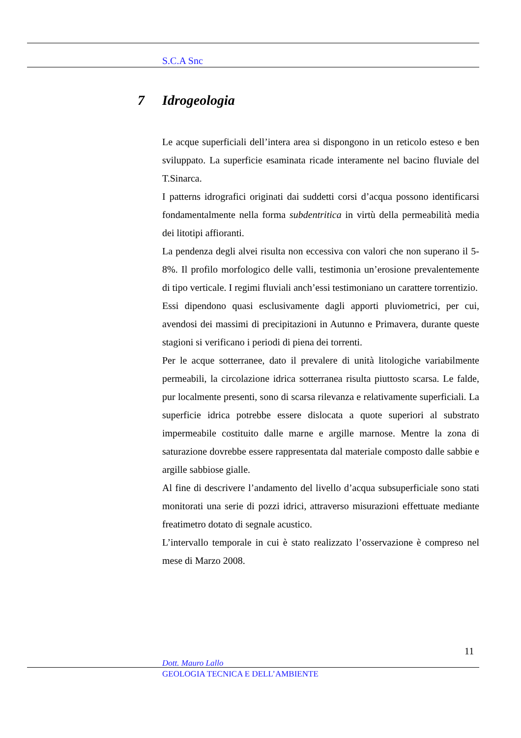S.C.A Snc
7 Idrogeologia
Le acque superficiali dell’intera area si dispongono in un reticolo esteso e ben sviluppato. La superficie esaminata ricade interamente nel bacino fluviale del T.Sinarca.
I patterns idrografici originati dai suddetti corsi d’acqua possono identificarsi fondamentalmente nella forma subdentritica in virtù della permeabilità media dei litotipi affioranti.
La pendenza degli alvei risulta non eccessiva con valori che non superano il 5-8%. Il profilo morfologico delle valli, testimonia un’erosione prevalentemente di tipo verticale. I regimi fluviali anch’essi testimoniano un carattere torrentizio.
Essi dipendono quasi esclusivamente dagli apporti pluviometrici, per cui, avendosi dei massimi di precipitazioni in Autunno e Primavera, durante queste stagioni si verificano i periodi di piena dei torrenti.
Per le acque sotterranee, dato il prevalere di unità litologiche variabilmente permeabili, la circolazione idrica sotterranea risulta piuttosto scarsa. Le falde, pur localmente presenti, sono di scarsa rilevanza e relativamente superficiali. La superficie idrica potrebbe essere dislocata a quote superiori al substrato impermeabile costituito dalle marne e argille marnose. Mentre la zona di saturazione dovrebbe essere rappresentata dal materiale composto dalle sabbie e argille sabbiose gialle.
Al fine di descrivere l’andamento del livello d’acqua subsuperficiale sono stati monitorati una serie di pozzi idrici, attraverso misurazioni effettuate mediante freatimetro dotato di segnale acustico.
L’intervallo temporale in cui è stato realizzato l’osservazione è compreso nel mese di Marzo 2008.
11
Dott. Mauro Lallo
GEOLOGIA TECNICA E DELL’AMBIENTE